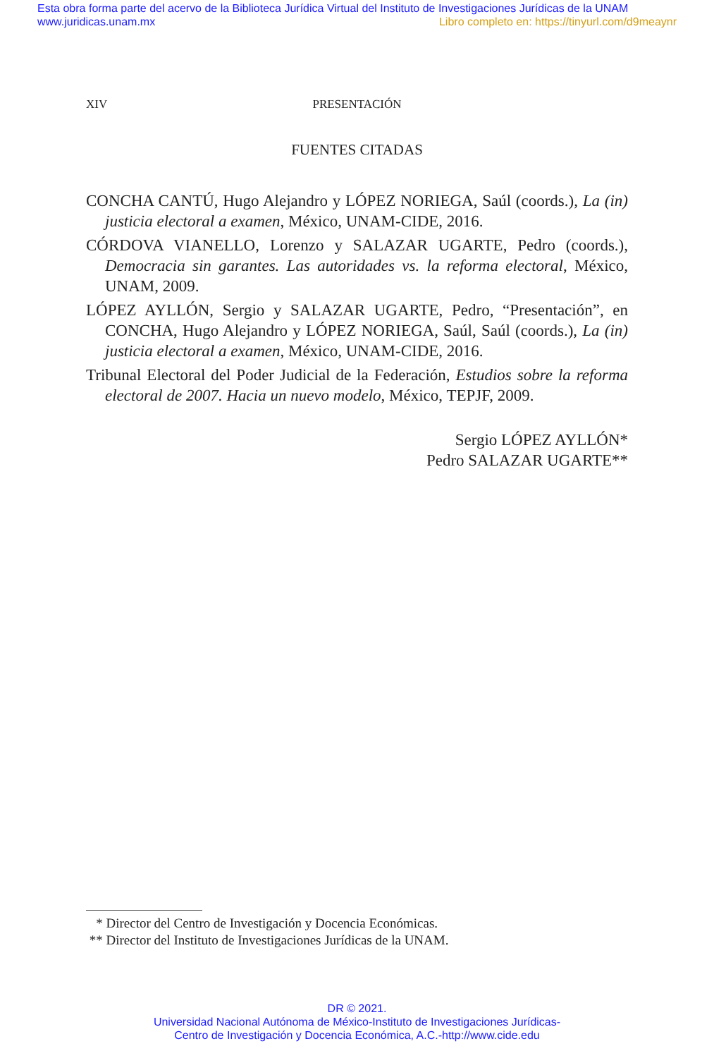Esta obra forma parte del acervo de la Biblioteca Jurídica Virtual del Instituto de Investigaciones Jurídicas de la UNAM
www.juridicas.unam.mx
Libro completo en: https://tinyurl.com/d9meaynr
XIV PRESENTACIÓN
FUENTES CITADAS
CONCHA CANTÚ, Hugo Alejandro y LÓPEZ NORIEGA, Saúl (coords.), La (in) justicia electoral a examen, México, UNAM-CIDE, 2016.
CÓRDOVA VIANELLO, Lorenzo y SALAZAR UGARTE, Pedro (coords.), Democracia sin garantes. Las autoridades vs. la reforma electoral, México, UNAM, 2009.
LÓPEZ AYLLÓN, Sergio y SALAZAR UGARTE, Pedro, “Presentación”, en CONCHA, Hugo Alejandro y LÓPEZ NORIEGA, Saúl, Saúl (coords.), La (in) justicia electoral a examen, México, UNAM-CIDE, 2016.
Tribunal Electoral del Poder Judicial de la Federación, Estudios sobre la reforma electoral de 2007. Hacia un nuevo modelo, México, TEPJF, 2009.
Sergio LÓPEZ AYLLÓN*
Pedro SALAZAR UGARTE**
* Director del Centro de Investigación y Docencia Económicas.
** Director del Instituto de Investigaciones Jurídicas de la UNAM.
DR © 2021.
Universidad Nacional Autónoma de México-Instituto de Investigaciones Jurídicas-
Centro de Investigación y Docencia Económica, A.C.-http://www.cide.edu